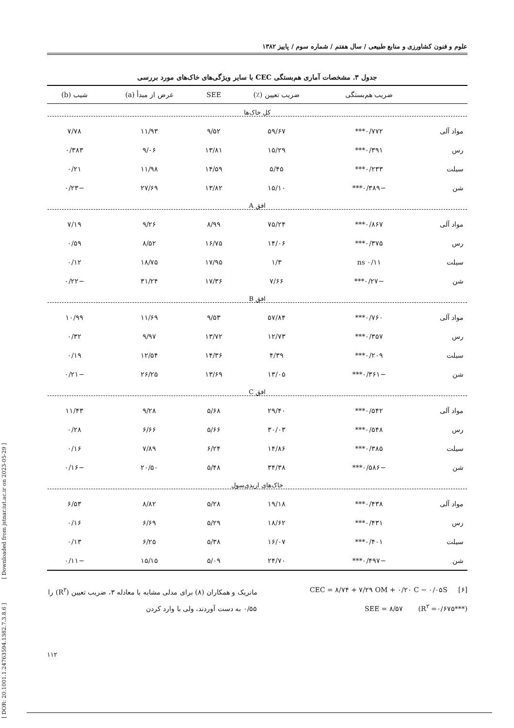[ DOR: 20.1001.1.24763594.1382.7.3.8.6 ] [ Downloaded from jstnar.iut.ac.ir on 2023-05-29 ]
علوم و فنون کشاورزی و منابع طبیعی / سال هفتم / شماره سوم / پاییز ۱۳۸۲
جدول ۳. مشخصات آماری هم‌بستگی CEC با سایر ویژگی‌های خاک‌های مورد بررسی
| | ضریب هم‌بستگی | ضریب تعیین (٪) | SEE | عرض از مبدأ (a) | شیب (b) |
| --- | --- | --- | --- | --- | --- |
| کل خاک‌ها | | | | | |
| مواد آلی | ۰/۷۷۲*** | ۵۹/۶۷ | ۹/۵۲ | ۱۱/۹۳ | ۷/۷۸ |
| رس | ۰/۳۹۱*** | ۱۵/۲۹ | ۱۳/۸۱ | ۹/۰۶ | ۰/۳۸۳ |
| سیلت | ۰/۲۳۳*** | ۵/۴۵ | ۱۴/۵۹ | ۱۱/۹۸ | ۰/۲۱ |
| شن | −۰/۳۸۹*** | ۱۵/۱۰ | ۱۳/۸۲ | ۲۷/۶۹ | −۰/۲۳ |
| افق A | | | | | |
| مواد آلی | ۰/۸۶۷*** | ۷۵/۲۴ | ۸/۹۹ | ۹/۲۶ | ۷/۱۹ |
| رس | ۰/۳۷۵*** | ۱۴/۰۶ | ۱۶/۷۵ | ۸/۵۲ | ۰/۵۹ |
| سیلت | ۰/۱۱ ns | ۱/۳ | ۱۷/۹۵ | ۱۸/۷۵ | ۰/۱۲ |
| شن | −۰/۲۷*** | ۷/۶۶ | ۱۷/۳۶ | ۳۱/۲۴ | −۰/۲۲ |
| افق B | | | | | |
| مواد آلی | ۰/۷۶۰*** | ۵۷/۸۴ | ۹/۵۳ | ۱۱/۶۹ | ۱۰/۹۹ |
| رس | ۰/۳۵۷*** | ۱۲/۷۳ | ۱۳/۷۲ | ۹/۹۷ | ۰/۳۲ |
| سیلت | ۰/۲۰۹*** | ۴/۳۹ | ۱۴/۳۶ | ۱۲/۵۴ | ۰/۱۹ |
| شن | −۰/۳۶۱*** | ۱۳/۰۵ | ۱۳/۶۹ | ۲۶/۲۵ | −۰/۲۱ |
| افق C | | | | | |
| مواد آلی | ۰/۵۴۲*** | ۲۹/۴۰ | ۵/۶۸ | ۹/۲۸ | ۱۱/۴۳ |
| رس | ۰/۵۴۸*** | ۳۰/۰۳ | ۵/۶۶ | ۶/۶۶ | ۰/۲۸ |
| سیلت | ۰/۳۸۵*** | ۱۴/۸۶ | ۶/۲۴ | ۷/۸۹ | ۰/۱۶ |
| شن | −۰/۵۸۶*** | ۳۴/۳۸ | ۵/۴۸ | ۲۰/۵۰ | −۰/۱۶ |
| خاک‌های اریدی‌سول | | | | | |
| مواد آلی | ۰/۴۳۸*** | ۱۹/۱۸ | ۵/۲۸ | ۸/۸۲ | ۶/۵۳ |
| رس | ۰/۴۳۱*** | ۱۸/۶۲ | ۵/۲۹ | ۶/۶۹ | ۰/۱۶ |
| سیلت | ۰/۴۰۱*** | ۱۶/۰۷ | ۵/۳۸ | ۶/۲۵ | ۰/۱۳ |
| شن | −۰/۴۹۷*** | ۲۴/۷۰ | ۵/۰۹ | ۱۵/۱۵ | −۰/۱۱ |
[۶] CEC = ۸/۷۴ + ۷/۲۹ OM + ۰/۲۰ C − ۰/۰۵S
SEE = ۸/۵۷ (R<sup>۲</sup> =۰/۶۷۵***)
مانریک و همکاران (۸) برای مدلی مشابه با معادله ۳، ضریب تعیین (R<sup>۲</sup>) را ۰/۵۵ به دست آوردند، ولی با وارد کردن
۱۱۲